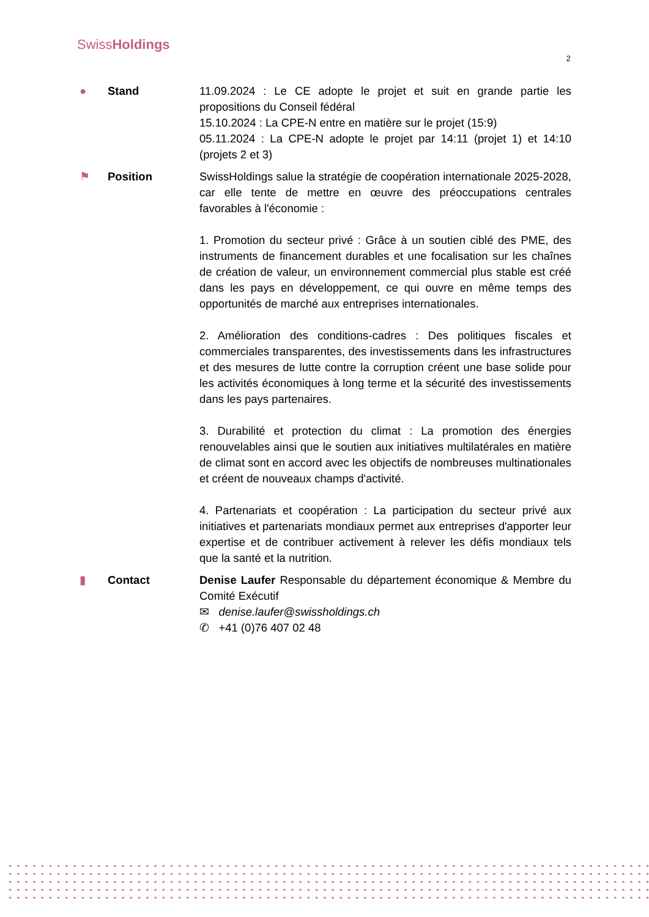SwissHoldings
2
● Stand 11.09.2024 : Le CE adopte le projet et suit en grande partie les propositions du Conseil fédéral
15.10.2024 : La CPE-N entre en matière sur le projet (15:9)
05.11.2024 : La CPE-N adopte le projet par 14:11 (projet 1) et 14:10 (projets 2 et 3)
⚑ Position SwissHoldings salue la stratégie de coopération internationale 2025-2028, car elle tente de mettre en œuvre des préoccupations centrales favorables à l'économie :
1. Promotion du secteur privé : Grâce à un soutien ciblé des PME, des instruments de financement durables et une focalisation sur les chaînes de création de valeur, un environnement commercial plus stable est créé dans les pays en développement, ce qui ouvre en même temps des opportunités de marché aux entreprises internationales.
2. Amélioration des conditions-cadres : Des politiques fiscales et commerciales transparentes, des investissements dans les infrastructures et des mesures de lutte contre la corruption créent une base solide pour les activités économiques à long terme et la sécurité des investissements dans les pays partenaires.
3. Durabilité et protection du climat : La promotion des énergies renouvelables ainsi que le soutien aux initiatives multilatérales en matière de climat sont en accord avec les objectifs de nombreuses multinationales et créent de nouveaux champs d'activité.
4. Partenariats et coopération : La participation du secteur privé aux initiatives et partenariats mondiaux permet aux entreprises d'apporter leur expertise et de contribuer activement à relever les défis mondiaux tels que la santé et la nutrition.
▮ Contact Denise Laufer Responsable du département économique & Membre du Comité Exécutif
✉ denise.laufer@swissholdings.ch
✆ +41 (0)76 407 02 48